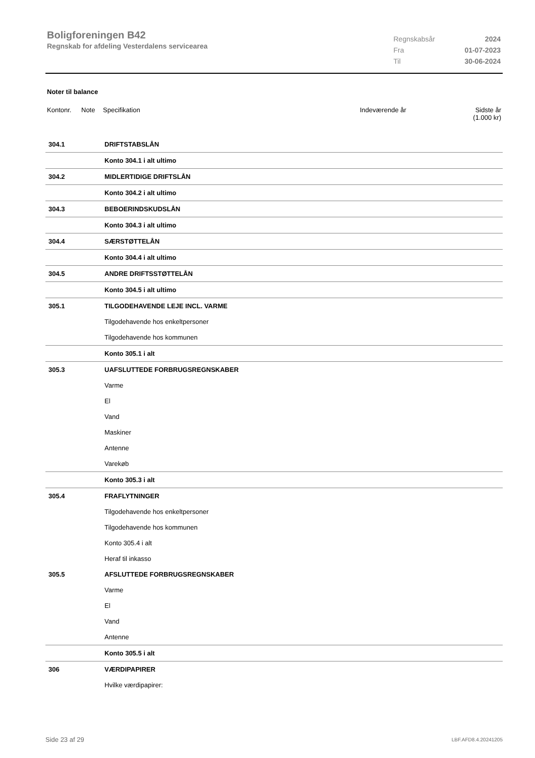Boligforeningen B42
Regnskab for afdeling Vesterdalens servicearea
| Regnskabsår | 2024 |
| Fra | 01-07-2023 |
| Til | 30-06-2024 |
Noter til balance
Kontonr. Note Specifikation Indeværende år Sidste år
(1.000 kr)
| 304.1 | DRIFTSTABSLÅN |
| | Konto 304.1 i alt ultimo |
| 304.2 | MIDLERTIDIGE DRIFTSLÅN |
| | Konto 304.2 i alt ultimo |
| 304.3 | BEBOERINDSKUDSLÅN |
| | Konto 304.3 i alt ultimo |
| 304.4 | SÆRSTØTTELÅN |
| | Konto 304.4 i alt ultimo |
| 304.5 | ANDRE DRIFTSSTØTTELÅN |
| | Konto 304.5 i alt ultimo |
| 305.1 | TILGODEHAVENDE LEJE INCL. VARME |
| | Tilgodehavende hos enkeltpersoner |
| | Tilgodehavende hos kommunen |
| | Konto 305.1 i alt |
| 305.3 | UAFSLUTTEDE FORBRUGSREGNSKABER |
| | Varme |
| | El |
| | Vand |
| | Maskiner |
| | Antenne |
| | Varekøb |
| | Konto 305.3 i alt |
| 305.4 | FRAFLYTNINGER |
| | Tilgodehavende hos enkeltpersoner |
| | Tilgodehavende hos kommunen |
| | Konto 305.4 i alt |
| | Heraf til inkasso |
| 305.5 | AFSLUTTEDE FORBRUGSREGNSKABER |
| | Varme |
| | El |
| | Vand |
| | Antenne |
| | Konto 305.5 i alt |
| 306 | VÆRDIPAPIRER |
| | Hvilke værdipapirer: |
Side 23 af 29 LBF.AFD8.4.20241205